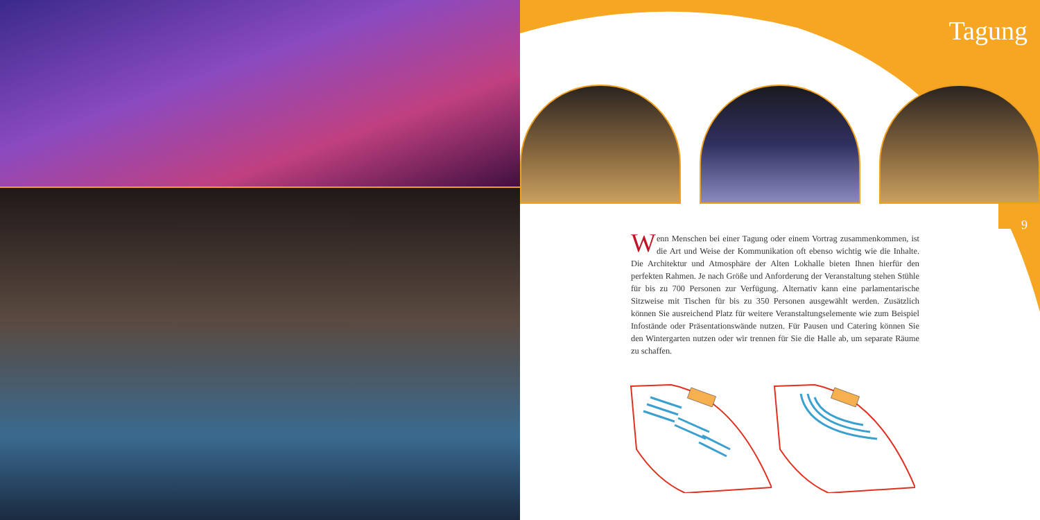Tagung
9
Wenn Menschen bei einer Tagung oder einem Vortrag zusammenkommen, ist die Art und Weise der Kommunikation oft ebenso wichtig wie die Inhalte. Die Architektur und Atmosphäre der Alten Lokhalle bieten Ihnen hierfür den perfekten Rahmen. Je nach Größe und Anforderung der Veranstaltung stehen Stühle für bis zu 700 Personen zur Verfügung. Alternativ kann eine parlamentarische Sitzweise mit Tischen für bis zu 350 Personen ausgewählt werden. Zusätzlich können Sie ausreichend Platz für weitere Veranstaltungselemente wie zum Beispiel Infostände oder Präsentationswände nutzen. Für Pausen und Catering können Sie den Wintergarten nutzen oder wir trennen für Sie die Halle ab, um separate Räume zu schaffen.